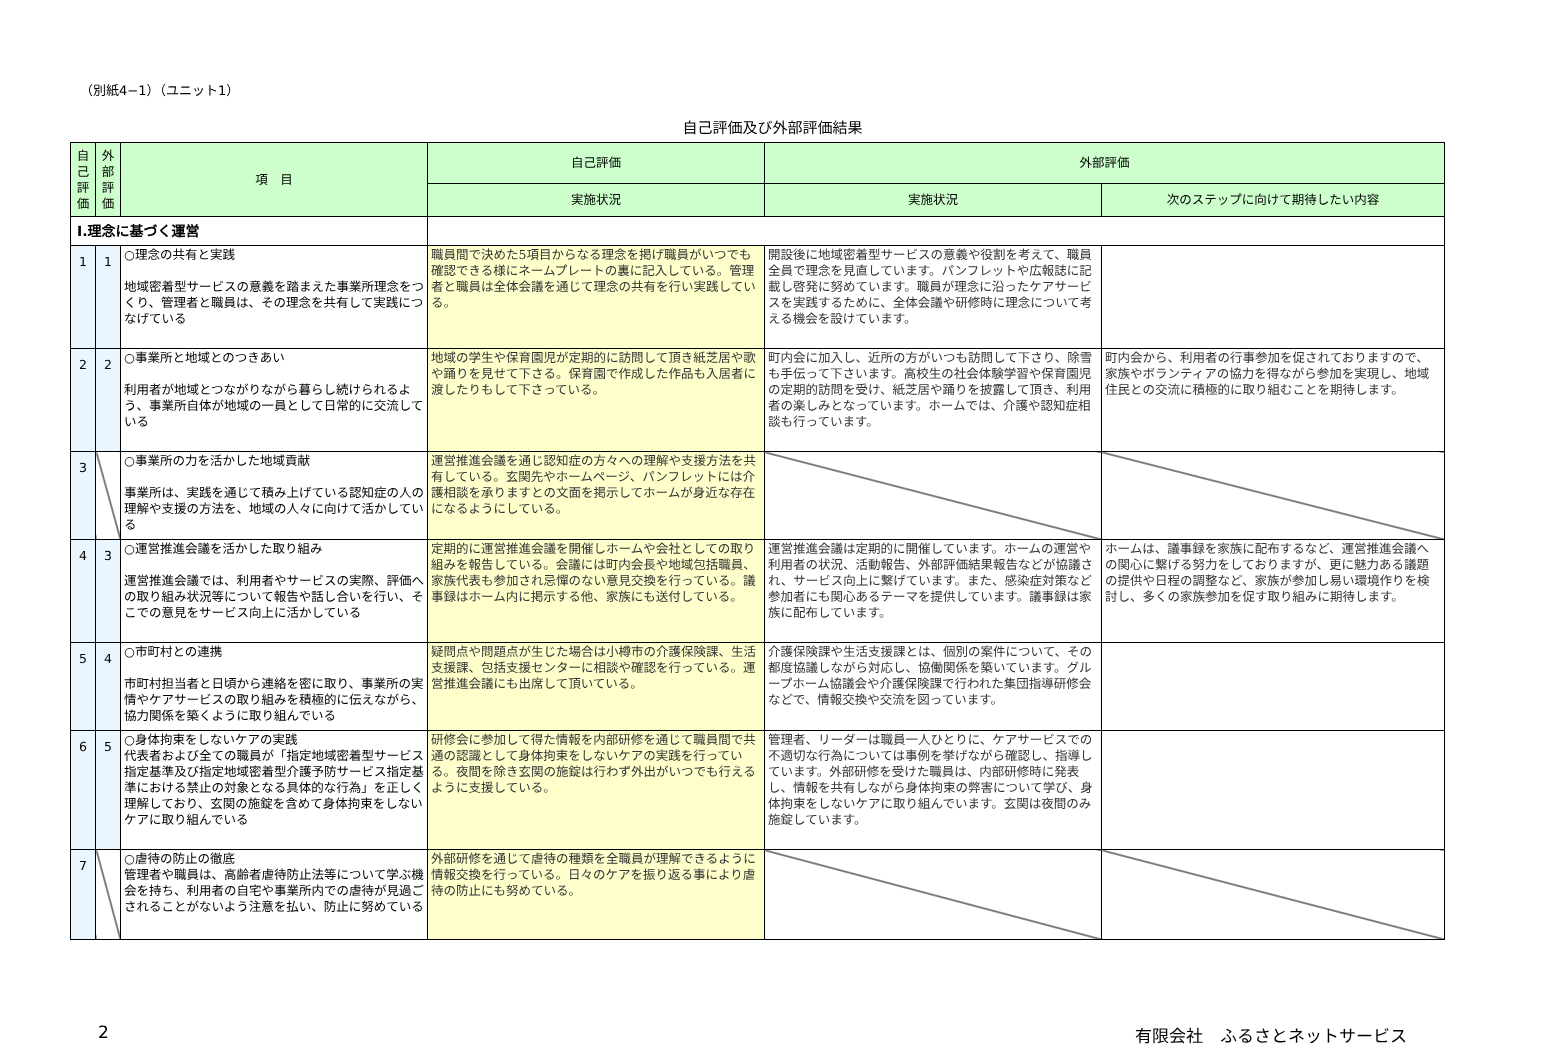（別紙4−1）（ユニット1）
自己評価及び外部評価結果
| 自己評価 | 外部評価 | 項 目 | 自己評価 | 外部評価 | |
| --- | --- | --- | --- | --- | --- |
| | | | 実施状況 | 実施状況 | 次のステップに向けて期待したい内容 |
| Ⅰ.理念に基づく運営 | | | | | |
| 1 | 1 | ○理念の共有と実践 地域密着型サービスの意義を踏まえた事業所理念をつくり、管理者と職員は、その理念を共有して実践につなげている | 職員間で決めた5項目からなる理念を掲げ職員がいつでも確認できる様にネームプレートの裏に記入している。管理者と職員は全体会議を通じて理念の共有を行い実践している。 | 開設後に地域密着型サービスの意義や役割を考えて、職員全員で理念を見直しています。パンフレットや広報誌に記載し啓発に努めています。職員が理念に沿ったケアサービスを実践するために、全体会議や研修時に理念について考える機会を設けています。 | |
| 2 | 2 | ○事業所と地域とのつきあい 利用者が地域とつながりながら暮らし続けられるよう、事業所自体が地域の一員として日常的に交流している | 地域の学生や保育園児が定期的に訪問して頂き紙芝居や歌や踊りを見せて下さる。保育園で作成した作品も入居者に渡したりもして下さっている。 | 町内会に加入し、近所の方がいつも訪問して下さり、除雪も手伝って下さいます。高校生の社会体験学習や保育園児の定期的訪問を受け、紙芝居や踊りを披露して頂き、利用者の楽しみとなっています。ホームでは、介護や認知症相談も行っています。 | 町内会から、利用者の行事参加を促されておりますので、家族やボランティアの協力を得ながら参加を実現し、地域住民との交流に積極的に取り組むことを期待します。 |
| 3 | | ○事業所の力を活かした地域貢献 事業所は、実践を通じて積み上げている認知症の人の理解や支援の方法を、地域の人々に向けて活かしている | 運営推進会議を通じ認知症の方々への理解や支援方法を共有している。玄関先やホームページ、パンフレットには介護相談を承りますとの文面を掲示してホームが身近な存在になるようにしている。 | | |
| 4 | 3 | ○運営推進会議を活かした取り組み 運営推進会議では、利用者やサービスの実際、評価への取り組み状況等について報告や話し合いを行い、そこでの意見をサービス向上に活かしている | 定期的に運営推進会議を開催しホームや会社としての取り組みを報告している。会議には町内会長や地域包括職員、家族代表も参加され忌憚のない意見交換を行っている。議事録はホーム内に掲示する他、家族にも送付している。 | 運営推進会議は定期的に開催しています。ホームの運営や利用者の状況、活動報告、外部評価結果報告などが協議され、サービス向上に繋げています。また、感染症対策など参加者にも関心あるテーマを提供しています。議事録は家族に配布しています。 | ホームは、議事録を家族に配布するなど、運営推進会議への関心に繋げる努力をしておりますが、更に魅力ある議題の提供や日程の調整など、家族が参加し易い環境作りを検討し、多くの家族参加を促す取り組みに期待します。 |
| 5 | 4 | ○市町村との連携 市町村担当者と日頃から連絡を密に取り、事業所の実情やケアサービスの取り組みを積極的に伝えながら、協力関係を築くように取り組んでいる | 疑問点や問題点が生じた場合は小樽市の介護保険課、生活支援課、包括支援センターに相談や確認を行っている。運営推進会議にも出席して頂いている。 | 介護保険課や生活支援課とは、個別の案件について、その都度協議しながら対応し、協働関係を築いています。グループホーム協議会や介護保険課で行われた集団指導研修会などで、情報交換や交流を図っています。 | |
| 6 | 5 | ○身体拘束をしないケアの実践 代表者および全ての職員が「指定地域密着型サービス指定基準及び指定地域密着型介護予防サービス指定基準における禁止の対象となる具体的な行為」を正しく理解しており、玄関の施錠を含めて身体拘束をしないケアに取り組んでいる | 研修会に参加して得た情報を内部研修を通じて職員間で共通の認識として身体拘束をしないケアの実践を行っている。夜間を除き玄関の施錠は行わず外出がいつでも行えるように支援している。 | 管理者、リーダーは職員一人ひとりに、ケアサービスでの不適切な行為については事例を挙げながら確認し、指導しています。外部研修を受けた職員は、内部研修時に発表し、情報を共有しながら身体拘束の弊害について学び、身体拘束をしないケアに取り組んでいます。玄関は夜間のみ施錠しています。 | |
| 7 | | ○虐待の防止の徹底 管理者や職員は、高齢者虐待防止法等について学ぶ機会を持ち、利用者の自宅や事業所内での虐待が見過ごされることがないよう注意を払い、防止に努めている | 外部研修を通じて虐待の種類を全職員が理解できるように情報交換を行っている。日々のケアを振り返る事により虐待の防止にも努めている。 | | |
2 有限会社　ふるさとネットサービス